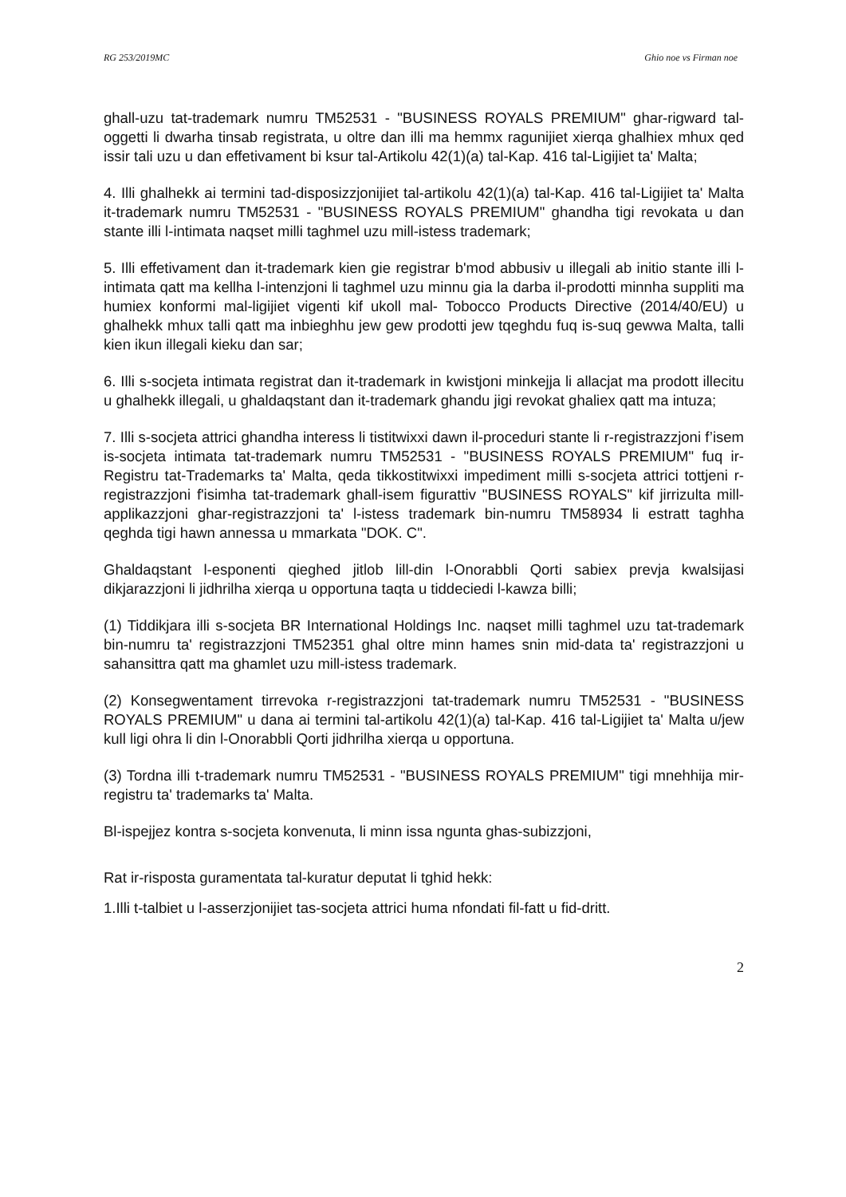RG 253/2019MC Ghio noe vs Firman noe
ghall-uzu tat-trademark numru TM52531 - "BUSINESS ROYALS PREMIUM" ghar-rigward tal-oggetti li dwarha tinsab registrata, u oltre dan illi ma hemmx ragunijiet xierqa ghalhiex mhux qed issir tali uzu u dan effetivament bi ksur tal-Artikolu 42(1)(a) tal-Kap. 416 tal-Ligijiet ta' Malta;
4. Illi ghalhekk ai termini tad-disposizzjonijiet tal-artikolu 42(1)(a) tal-Kap. 416 tal-Ligijiet ta' Malta it-trademark numru TM52531 - "BUSINESS ROYALS PREMIUM" ghandha tigi revokata u dan stante illi l-intimata naqset milli taghmel uzu mill-istess trademark;
5. Illi effetivament dan it-trademark kien gie registrar b'mod abbusiv u illegali ab initio stante illi l-intimata qatt ma kellha l-intenzjoni li taghmel uzu minnu gia la darba il-prodotti minnha suppliti ma humiex konformi mal-ligijiet vigenti kif ukoll mal- Tobocco Products Directive (2014/40/EU) u ghalhekk mhux talli qatt ma inbieghhu jew gew prodotti jew tqeghdu fuq is-suq gewwa Malta, talli kien ikun illegali kieku dan sar;
6. Illi s-socjeta intimata registrat dan it-trademark in kwistjoni minkejja li allacjat ma prodott illecitu u ghalhekk illegali, u ghaldaqstant dan it-trademark ghandu jigi revokat ghaliex qatt ma intuza;
7. Illi s-socjeta attrici ghandha interess li tistitwixxi dawn il-proceduri stante li r-registrazzjoni f’isem is-socjeta intimata tat-trademark numru TM52531 - "BUSINESS ROYALS PREMIUM" fuq ir-Registru tat-Trademarks ta' Malta, qeda tikkostitwixxi impediment milli s-socjeta attrici tottjeni r-registrazzjoni f'isimha tat-trademark ghall-isem figurattiv "BUSINESS ROYALS" kif jirrizulta mill-applikazzjoni ghar-registrazzjoni ta' l-istess trademark bin-numru TM58934 li estratt taghha qeghda tigi hawn annessa u mmarkata "DOK. C".
Ghaldaqstant l-esponenti qieghed jitlob lill-din l-Onorabbli Qorti sabiex prevja kwalsijasi dikjarazzjoni li jidhrilha xierqa u opportuna taqta u tiddeciedi l-kawza billi;
(1) Tiddikjara illi s-socjeta BR International Holdings Inc. naqset milli taghmel uzu tat-trademark bin-numru ta' registrazzjoni TM52351 ghal oltre minn hames snin mid-data ta' registrazzjoni u sahansittra qatt ma ghamlet uzu mill-istess trademark.
(2) Konsegwentament tirrevoka r-registrazzjoni tat-trademark numru TM52531 - "BUSINESS ROYALS PREMIUM" u dana ai termini tal-artikolu 42(1)(a) tal-Kap. 416 tal-Ligijiet ta' Malta u/jew kull ligi ohra li din l-Onorabbli Qorti jidhrilha xierqa u opportuna.
(3) Tordna illi t-trademark numru TM52531 - "BUSINESS ROYALS PREMIUM" tigi mnehhija mir-registru ta' trademarks ta' Malta.
Bl-ispejjez kontra s-socjeta konvenuta, li minn issa ngunta ghas-subizzjoni,
Rat ir-risposta guramentata tal-kuratur deputat li tghid hekk:
1.Illi t-talbiet u l-asserzjonijiet tas-socjeta attrici huma nfondati fil-fatt u fid-dritt.
2